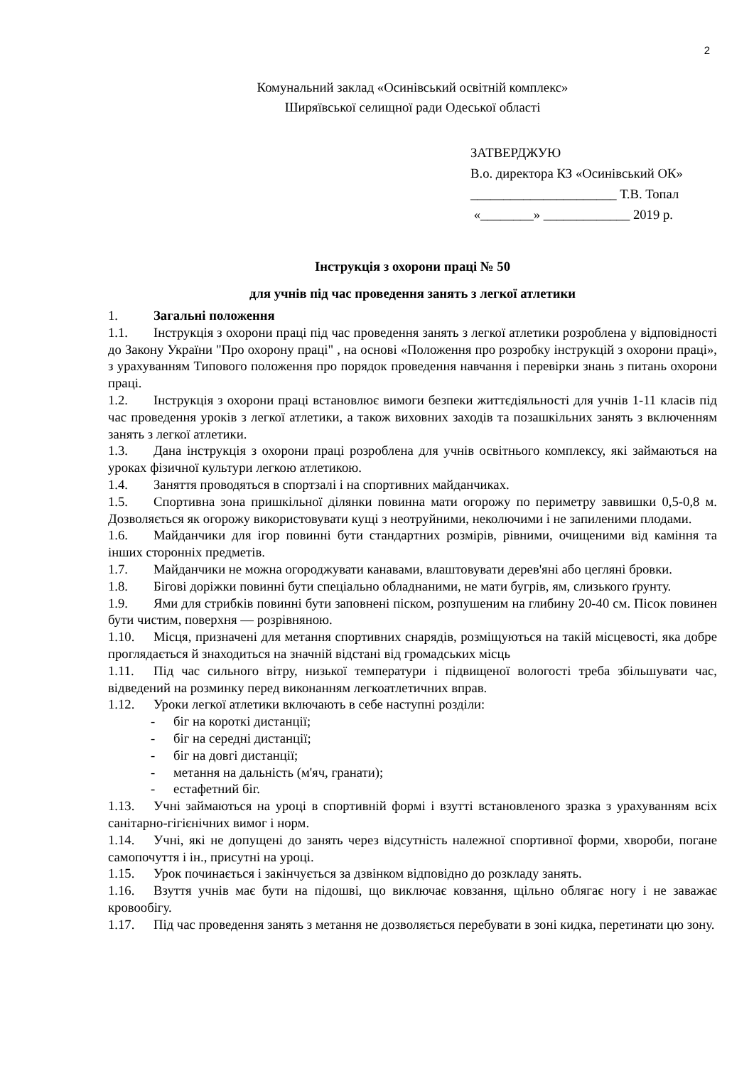2
Комунальний заклад «Осинівський освітній комплекс»
Ширяївської селищної ради Одеської області
ЗАТВЕРДЖУЮ
В.о. директора КЗ «Осинівський ОК»
______________________ Т.В. Топал
«________» _____________ 2019 р.
Інструкція з охорони праці № 50
для учнів під час проведення занять з легкої атлетики
1. Загальні положення
1.1. Інструкція з охорони праці під час проведення занять з легкої атлетики розроблена у відповідності до Закону України "Про охорону праці" , на основі «Положення про розробку інструкцій з охорони праці», з урахуванням Типового положення про порядок проведення навчання і перевірки знань з питань охорони праці.
1.2. Інструкція з охорони праці встановлює вимоги безпеки життєдіяльності для учнів 1-11 класів під час проведення уроків з легкої атлетики, а також виховних заходів та позашкільних занять з включенням занять з легкої атлетики.
1.3. Дана інструкція з охорони праці розроблена для учнів освітнього комплексу, які займаються на уроках фізичної культури легкою атлетикою.
1.4. Заняття проводяться в спортзалі і на спортивних майданчиках.
1.5. Спортивна зона пришкільної ділянки повинна мати огорожу по периметру заввишки 0,5-0,8 м. Дозволяється як огорожу використовувати кущі з неотруйними, неколючими і не запиленими плодами.
1.6. Майданчики для ігор повинні бути стандартних розмірів, рівними, очищеними від каміння та інших сторонніх предметів.
1.7. Майданчики не можна огороджувати канавами, влаштовувати дерев'яні або цегляні бровки.
1.8. Бігові доріжки повинні бути спеціально обладнаними, не мати бугрів, ям, слизького ґрунту.
1.9. Ями для стрибків повинні бути заповнені піском, розпушеним на глибину 20-40 см. Пісок повинен бути чистим, поверхня — розрівняною.
1.10. Місця, призначені для метання спортивних снарядів, розміщуються на такій місцевості, яка добре проглядається й знаходиться на значній відстані від громадських місць
1.11. Під час сильного вітру, низької температури і підвищеної вологості треба збільшувати час, відведений на розминку перед виконанням легкоатлетичних вправ.
1.12. Уроки легкої атлетики включають в себе наступні розділи:
- біг на короткі дистанції;
- біг на середні дистанції;
- біг на довгі дистанції;
- метання на дальність (м'яч, гранати);
- естафетний біг.
1.13. Учні займаються на уроці в спортивній формі і взутті встановленого зразка з урахуванням всіх санітарно-гігієнічних вимог і норм.
1.14. Учні, які не допущені до занять через відсутність належної спортивної форми, хвороби, погане самопочуття і ін., присутні на уроці.
1.15. Урок починається і закінчується за дзвінком відповідно до розкладу занять.
1.16. Взуття учнів має бути на підошві, що виключає ковзання, щільно облягає ногу і не заважає кровообігу.
1.17. Під час проведення занять з метання не дозволяється перебувати в зоні кидка, перетинати цю зону.